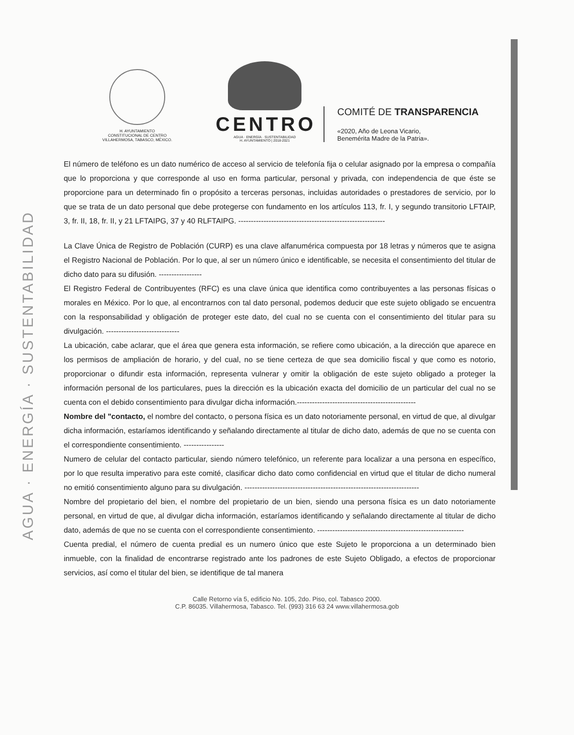AGUA · ENERGÍA · SUSTENTABILIDAD
H. AYUNTAMIENTO
CONSTITUCIONAL DE CENTRO
VILLAHERMOSA, TABASCO, MÉXICO.
CENTRO
AGUA · ENERGÍA · SUSTENTABILIDAD
H. AYUNTAMIENTO | 2018-2021
COMITÉ DE TRANSPARENCIA
«2020, Año de Leona Vicario,
Benemérita Madre de la Patria».
El número de teléfono es un dato numérico de acceso al servicio de telefonía fija o celular asignado por la empresa o compañía que lo proporciona y que corresponde al uso en forma particular, personal y privada, con independencia de que éste se proporcione para un determinado fin o propósito a terceras personas, incluidas autoridades o prestadores de servicio, por lo que se trata de un dato personal que debe protegerse con fundamento en los artículos 113, fr. I, y segundo transitorio LFTAIP, 3, fr. II, 18, fr. II, y 21 LFTAIPG, 37 y 40 RLFTAIPG. ----------------------------------------------------------
La Clave Única de Registro de Población (CURP) es una clave alfanumérica compuesta por 18 letras y números que te asigna el Registro Nacional de Población. Por lo que, al ser un número único e identificable, se necesita el consentimiento del titular de dicho dato para su difusión. -----------------
El Registro Federal de Contribuyentes (RFC) es una clave única que identifica como contribuyentes a las personas físicas o morales en México. Por lo que, al encontrarnos con tal dato personal, podemos deducir que este sujeto obligado se encuentra con la responsabilidad y obligación de proteger este dato, del cual no se cuenta con el consentimiento del titular para su divulgación. -----------------------------
La ubicación, cabe aclarar, que el área que genera esta información, se refiere como ubicación, a la dirección que aparece en los permisos de ampliación de horario, y del cual, no se tiene certeza de que sea domicilio fiscal y que como es notorio, proporcionar o difundir esta información, representa vulnerar y omitir la obligación de este sujeto obligado a proteger la información personal de los particulares, pues la dirección es la ubicación exacta del domicilio de un particular del cual no se cuenta con el debido consentimiento para divulgar dicha información.-----------------------------------------------
Nombre del "contacto, el nombre del contacto, o persona física es un dato notoriamente personal, en virtud de que, al divulgar dicha información, estaríamos identificando y señalando directamente al titular de dicho dato, además de que no se cuenta con el correspondiente consentimiento. ----------------
Numero de celular del contacto particular, siendo número telefónico, un referente para localizar a una persona en específico, por lo que resulta imperativo para este comité, clasificar dicho dato como confidencial en virtud que el titular de dicho numeral no emitió consentimiento alguno para su divulgación. ---------------------------------------------------------------------
Nombre del propietario del bien, el nombre del propietario de un bien, siendo una persona física es un dato notoriamente personal, en virtud de que, al divulgar dicha información, estaríamos identificando y señalando directamente al titular de dicho dato, además de que no se cuenta con el correspondiente consentimiento. ----------------------------------------------------------
Cuenta predial, el número de cuenta predial es un numero único que este Sujeto le proporciona a un determinado bien inmueble, con la finalidad de encontrarse registrado ante los padrones de este Sujeto Obligado, a efectos de proporcionar servicios, así como el titular del bien, se identifique de tal manera
Calle Retorno vía 5, edificio No. 105, 2do. Piso, col. Tabasco 2000.
C.P. 86035. Villahermosa, Tabasco. Tel. (993) 316 63 24 www.villahermosa.gob